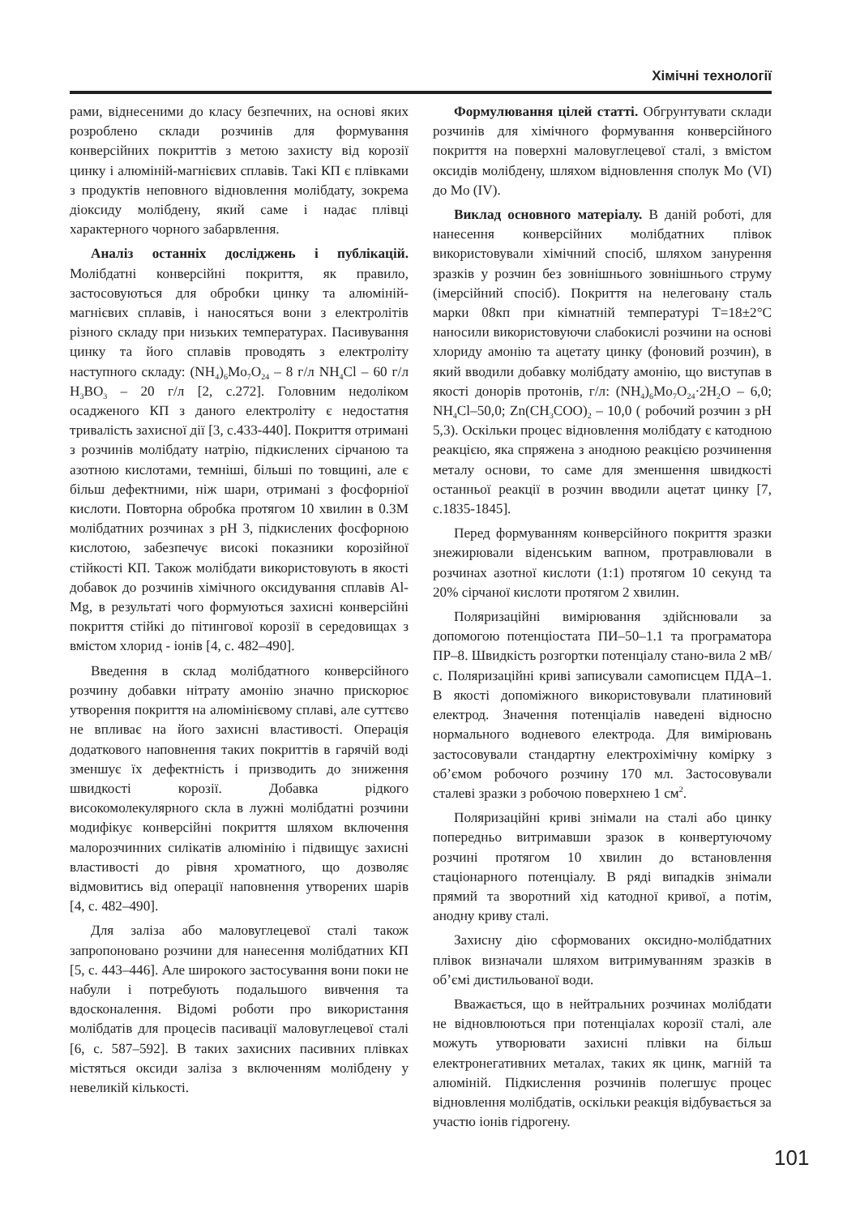Хімічні технології
рами, віднесеними до класу безпечних, на основі яких розроблено склади розчинів для формування конверсійних покриттів з метою захисту від корозії цинку і алюміній-магнієвих сплавів. Такі КП є плівками з продуктів неповного відновлення молібдату, зокрема діоксиду молібдену, який саме і надає плівці характерного чорного забарвлення.
Аналіз останніх досліджень і публікацій. Молібдатні конверсійні покриття, як правило, застосовуються для обробки цинку та алюміній-магнієвих сплавів, і наносяться вони з електролітів різного складу при низьких температурах. Пасивування цинку та його сплавів проводять з електроліту наступного складу: (NH<sub>4</sub>)<sub>6</sub>Mo<sub>7</sub>O<sub>24</sub> – 8 г/л NH<sub>4</sub>Cl – 60 г/л H<sub>3</sub>BO<sub>3</sub> – 20 г/л [2, с.272]. Головним недоліком осадженого КП з даного електроліту є недостатня тривалість захисної дії [3, с.433-440]. Покриття отримані з розчинів молібдату натрію, підкислених сірчаною та азотною кислотами, темніші, більші по товщині, але є більш дефектними, ніж шари, отримані з фосфорніої кислоти. Повторна обробка протягом 10 хвилин в 0.3М молібдатних розчинах з рН 3, підкислених фосфорною кислотою, забезпечує високі показники корозійної стійкості КП. Також молібдати використовують в якості добавок до розчинів хімічного оксидування сплавів Al-Mg, в результаті чого формуються захисні конверсійні покриття стійкі до пітингової корозії в середовищах з вмістом хлорид - іонів [4, с. 482–490].
Введення в склад молібдатного конверсійного розчину добавки нітрату амонію значно прискорює утворення покриття на алюмінієвому сплаві, але суттєво не впливає на його захисні властивості. Операція додаткового наповнення таких покриттів в гарячій воді зменшує їх дефектність і призводить до зниження швидкості корозії. Добавка рідкого високомолекулярного скла в лужні молібдатні розчини модифікує конверсійні покриття шляхом включення малорозчинних силікатів алюмінію і підвищує захисні властивості до рівня хроматного, що дозволяє відмовитись від операції наповнення утворених шарів [4, с. 482–490].
Для заліза або маловуглецевої сталі також запропоновано розчини для нанесення молібдатних КП [5, с. 443–446]. Але широкого застосування вони поки не набули і потребують подальшого вивчення та вдосконалення. Відомі роботи про використання молібдатів для процесів пасивації маловуглецевої сталі [6, с. 587–592]. В таких захисних пасивних плівках містяться оксиди заліза з включенням молібдену у невеликій кількості.
Формулювання цілей статті. Обгрунтувати склади розчинів для хімічного формування конверсійного покриття на поверхні маловуглецевої сталі, з вмістом оксидів молібдену, шляхом відновлення сполук Mo (VI) до Mo (IV).
Виклад основного матеріалу. В даній роботі, для нанесення конверсійних молібдатних плівок використовували хімічний спосіб, шляхом занурення зразків у розчин без зовнішнього зовнішнього струму (імерсійний спосіб). Покриття на нелеговану сталь марки 08кп при кімнатній температурі Т=18±2°С наносили використовуючи слабокислі розчини на основі хлориду амонію та ацетату цинку (фоновий розчин), в який вводили добавку молібдату амонію, що виступав в якості донорів протонів, г/л: (NH<sub>4</sub>)<sub>6</sub>Mo<sub>7</sub>O<sub>24</sub>·2H<sub>2</sub>O – 6,0; NH<sub>4</sub>Cl–50,0; Zn(CH<sub>3</sub>COO)<sub>2</sub> – 10,0 ( робочий розчин з рН 5,3). Оскільки процес відновлення молібдату є катодною реакцією, яка спряжена з анодною реакцією розчинення металу основи, то саме для зменшення швидкості останньої реакції в розчин вводили ацетат цинку [7, с.1835-1845].
Перед формуванням конверсійного покриття зразки знежирювали віденським вапном, протравлювали в розчинах азотної кислоти (1:1) протягом 10 секунд та 20% сірчаної кислоти протягом 2 хвилин.
Поляризаційні вимірювання здійснювали за допомогою потенціостата ПИ–50–1.1 та програматора ПР–8. Швидкість розгортки потенціалу стано-вила 2 мВ/с. Поляризаційні криві записували самописцем ПДА–1. В якості допоміжного використовували платиновий електрод. Значення потенціалів наведені відносно нормального водневого електрода. Для вимірювань застосовували стандартну електрохімічну комірку з об’ємом робочого розчину 170 мл. Застосовували сталеві зразки з робочою поверхнею 1 см<sup>2</sup>.
Поляризаційні криві знімали на сталі або цинку попередньо витримавши зразок в конвертуючому розчині протягом 10 хвилин до встановлення стаціонарного потенціалу. В ряді випадків знімали прямий та зворотний хід катодної кривої, а потім, анодну криву сталі.
Захисну дію сформованих оксидно-молібдатних плівок визначали шляхом витримуванням зразків в об’ємі дистильованої води.
Вважається, що в нейтральних розчинах молібдати не відновлюються при потенціалах корозії сталі, але можуть утворювати захисні плівки на більш електронегативних металах, таких як цинк, магній та алюміній. Підкислення розчинів полегшує процес відновлення молібдатів, оскільки реакція відбувається за участю іонів гідрогену.
101